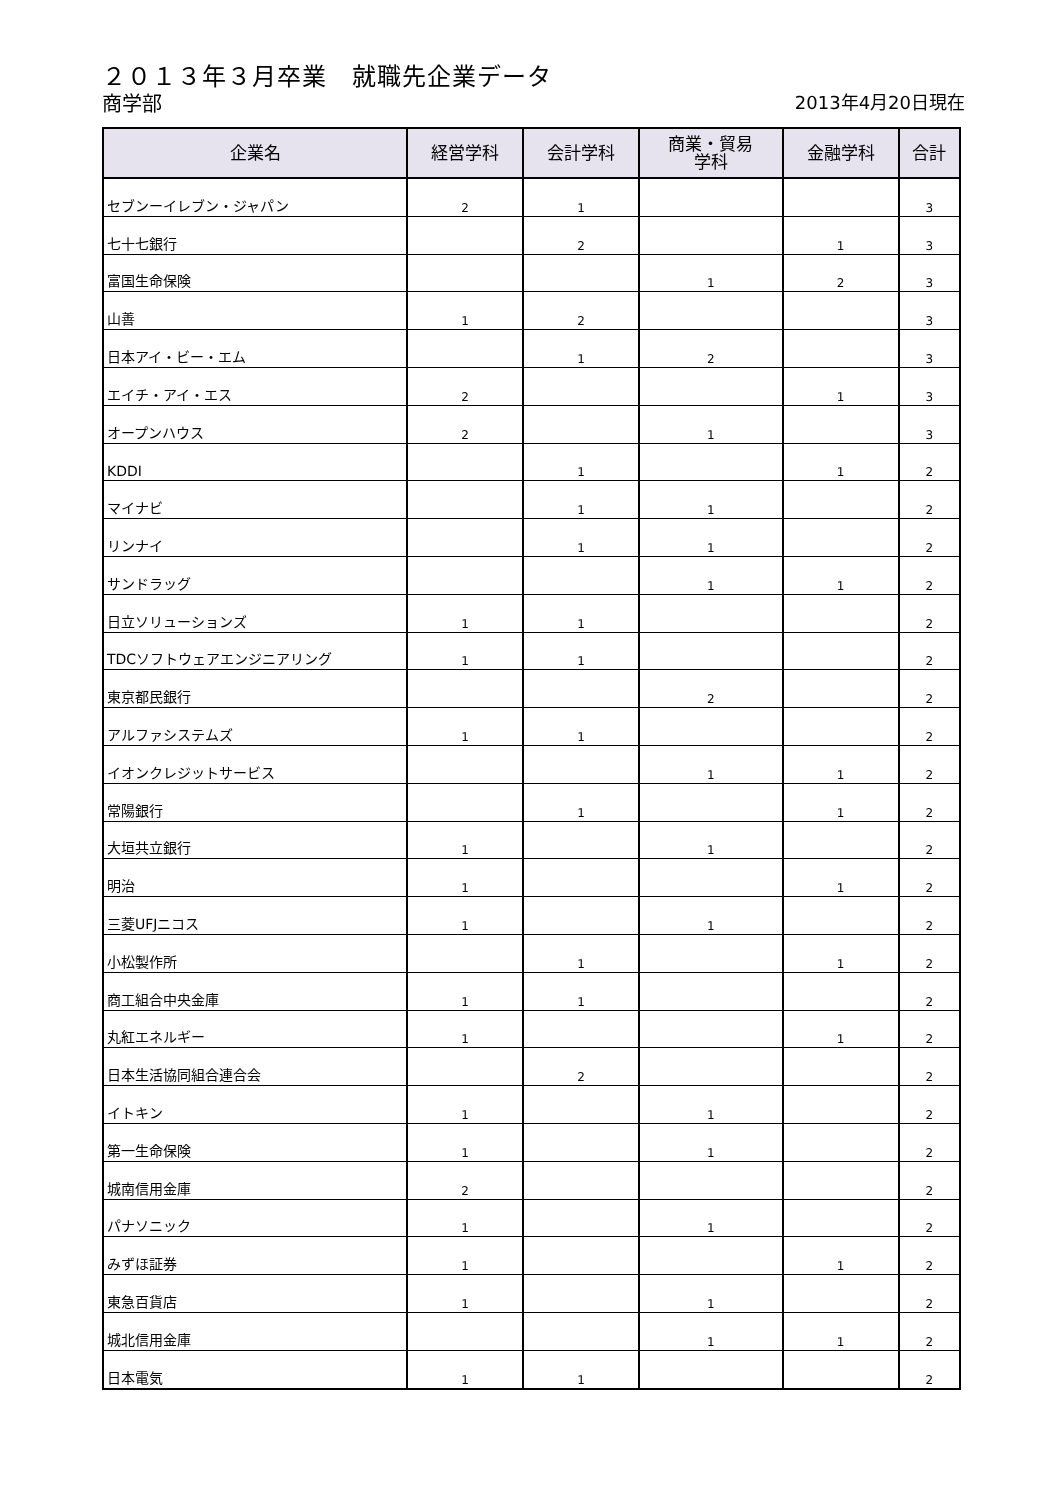２０１３年３月卒業　就職先企業データ
商学部
2013年4月20日現在
| 企業名 | 経営学科 | 会計学科 | 商業・貿易 学科 | 金融学科 | 合計 |
| --- | --- | --- | --- | --- | --- |
| セブンーイレブン・ジャパン | 2 | 1 | | | 3 |
| 七十七銀行 | | 2 | | 1 | 3 |
| 富国生命保険 | | | 1 | 2 | 3 |
| 山善 | 1 | 2 | | | 3 |
| 日本アイ・ビー・エム | | 1 | 2 | | 3 |
| エイチ・アイ・エス | 2 | | | 1 | 3 |
| オープンハウス | 2 | | 1 | | 3 |
| KDDI | | 1 | | 1 | 2 |
| マイナビ | | 1 | 1 | | 2 |
| リンナイ | | 1 | 1 | | 2 |
| サンドラッグ | | | 1 | 1 | 2 |
| 日立ソリューションズ | 1 | 1 | | | 2 |
| TDCソフトウェアエンジニアリング | 1 | 1 | | | 2 |
| 東京都民銀行 | | | 2 | | 2 |
| アルファシステムズ | 1 | 1 | | | 2 |
| イオンクレジットサービス | | | 1 | 1 | 2 |
| 常陽銀行 | | 1 | | 1 | 2 |
| 大垣共立銀行 | 1 | | 1 | | 2 |
| 明治 | 1 | | | 1 | 2 |
| 三菱UFJニコス | 1 | | 1 | | 2 |
| 小松製作所 | | 1 | | 1 | 2 |
| 商工組合中央金庫 | 1 | 1 | | | 2 |
| 丸紅エネルギー | 1 | | | 1 | 2 |
| 日本生活協同組合連合会 | | 2 | | | 2 |
| イトキン | 1 | | 1 | | 2 |
| 第一生命保険 | 1 | | 1 | | 2 |
| 城南信用金庫 | 2 | | | | 2 |
| パナソニック | 1 | | 1 | | 2 |
| みずほ証券 | 1 | | | 1 | 2 |
| 東急百貨店 | 1 | | 1 | | 2 |
| 城北信用金庫 | | | 1 | 1 | 2 |
| 日本電気 | 1 | 1 | | | 2 |